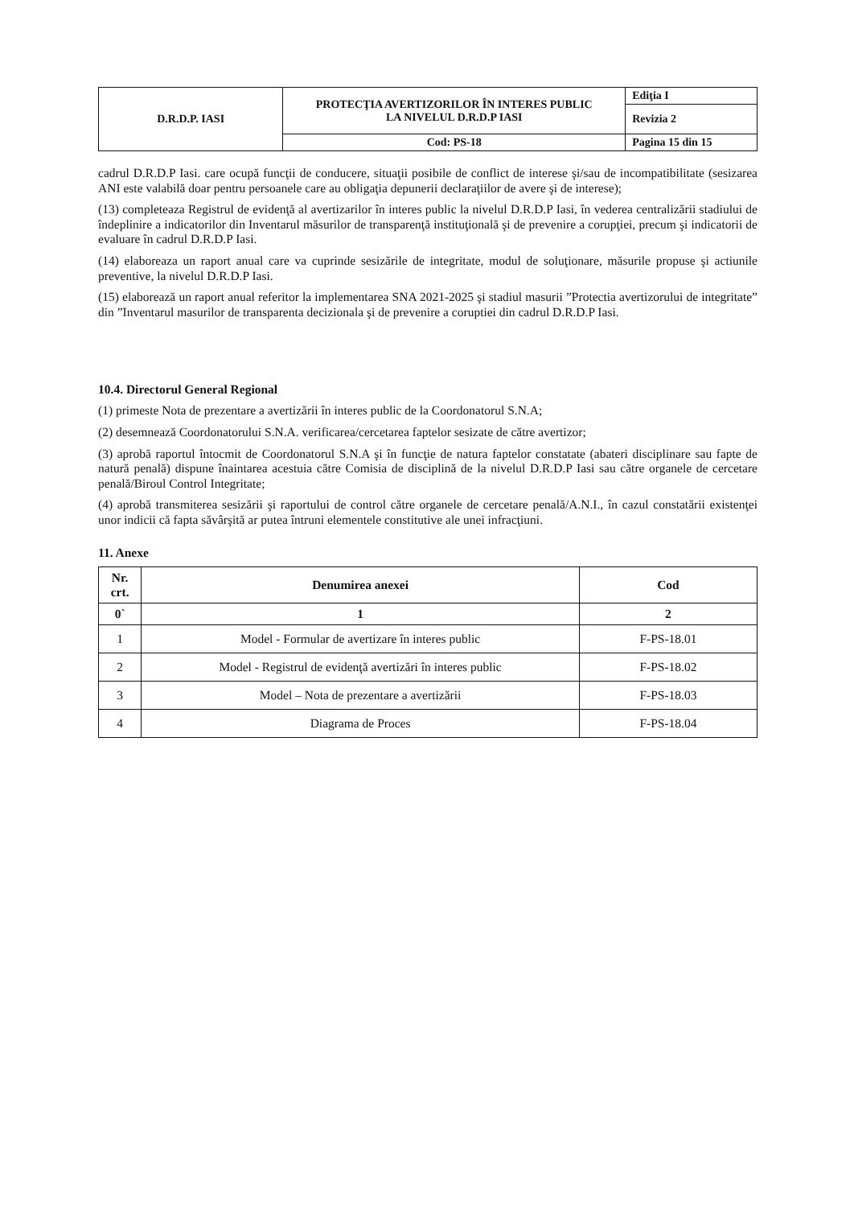| D.R.D.P. IASI | PROTECŢIA AVERTIZORILOR ÎN INTERES PUBLIC LA NIVELUL D.R.D.P IASI | Ediţia I |
| | | Revizia 2 |
| | Cod: PS-18 | Pagina 15 din 15 |
cadrul D.R.D.P Iasi. care ocupă funcţii de conducere, situaţii posibile de conflict de interese şi/sau de incompatibilitate (sesizarea ANI este valabilă doar pentru persoanele care au obligaţia depunerii declaraţiilor de avere şi de interese);
(13) completeaza Registrul de evidenţă al avertizarilor în interes public la nivelul D.R.D.P Iasi, în vederea centralizării stadiului de îndeplinire a indicatorilor din Inventarul măsurilor de transparenţă instituţională şi de prevenire a corupţiei, precum şi indicatorii de evaluare în cadrul D.R.D.P Iasi.
(14) elaboreaza un raport anual care va cuprinde sesizările de integritate, modul de soluţionare, măsurile propuse şi actiunile preventive, la nivelul D.R.D.P Iasi.
(15) elaborează un raport anual referitor la implementarea SNA 2021-2025 şi stadiul masurii ”Protectia avertizorului de integritate” din ”Inventarul masurilor de transparenta decizionala şi de prevenire a coruptiei din cadrul D.R.D.P Iasi.
10.4. Directorul General Regional
(1) primeste Nota de prezentare a avertizării în interes public de la Coordonatorul S.N.A;
(2) desemnează Coordonatorului S.N.A. verificarea/cercetarea faptelor sesizate de către avertizor;
(3) aprobă raportul întocmit de Coordonatorul S.N.A şi în funcţie de natura faptelor constatate (abateri disciplinare sau fapte de natură penală) dispune înaintarea acestuia către Comisia de disciplină de la nivelul D.R.D.P Iasi sau către organele de cercetare penală/Biroul Control Integritate;
(4) aprobă transmiterea sesizării şi raportului de control către organele de cercetare penală/A.N.I., în cazul constatării existenţei unor indicii că fapta săvârşită ar putea întruni elementele constitutive ale unei infracţiuni.
11. Anexe
| Nr. crt. | Denumirea anexei | Cod |
| --- | --- | --- |
| 0` | 1 | 2 |
| 1 | Model - Formular de avertizare în interes public | F-PS-18.01 |
| 2 | Model - Registrul de evidenţă avertizări în interes public | F-PS-18.02 |
| 3 | Model – Nota de prezentare a avertizării | F-PS-18.03 |
| 4 | Diagrama de Proces | F-PS-18.04 |